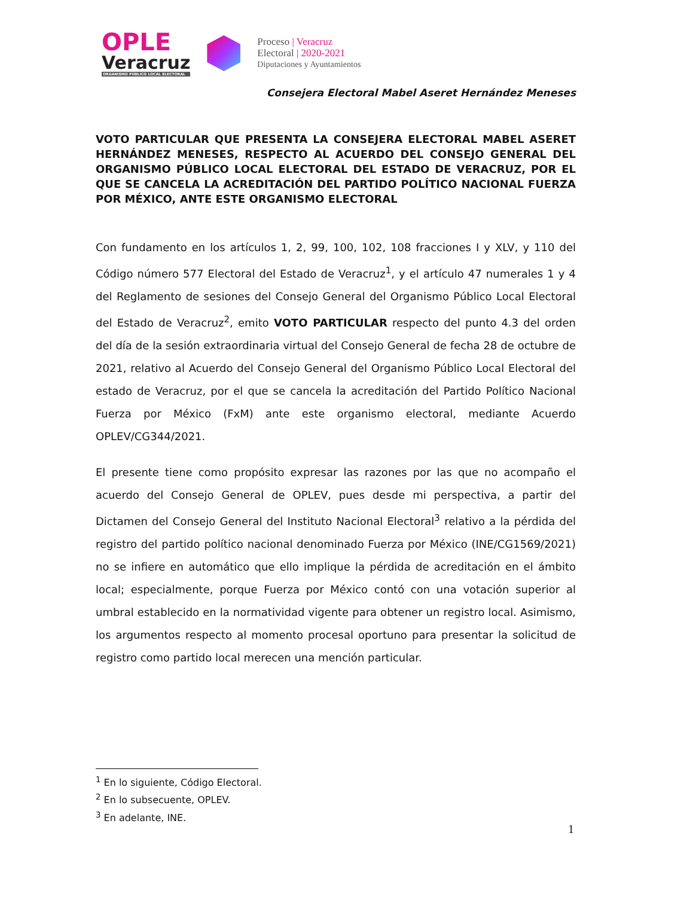OPLE
Veracruz
ORGANISMO PÚBLICO LOCAL ELECTORAL
Proceso | Veracruz
Electoral | 2020-2021
Diputaciones y Ayuntamientos
Consejera Electoral Mabel Aseret Hernández Meneses
VOTO PARTICULAR QUE PRESENTA LA CONSEJERA ELECTORAL MABEL ASERET HERNÁNDEZ MENESES, RESPECTO AL ACUERDO DEL CONSEJO GENERAL DEL ORGANISMO PÚBLICO LOCAL ELECTORAL DEL ESTADO DE VERACRUZ, POR EL QUE SE CANCELA LA ACREDITACIÓN DEL PARTIDO POLÍTICO NACIONAL FUERZA POR MÉXICO, ANTE ESTE ORGANISMO ELECTORAL
Con fundamento en los artículos 1, 2, 99, 100, 102, 108 fracciones I y XLV, y 110 del Código número 577 Electoral del Estado de Veracruz<sup>1</sup>, y el artículo 47 numerales 1 y 4 del Reglamento de sesiones del Consejo General del Organismo Público Local Electoral del Estado de Veracruz<sup>2</sup>, emito VOTO PARTICULAR respecto del punto 4.3 del orden del día de la sesión extraordinaria virtual del Consejo General de fecha 28 de octubre de 2021, relativo al Acuerdo del Consejo General del Organismo Público Local Electoral del estado de Veracruz, por el que se cancela la acreditación del Partido Político Nacional Fuerza por México (FxM) ante este organismo electoral, mediante Acuerdo OPLEV/CG344/2021.
El presente tiene como propósito expresar las razones por las que no acompaño el acuerdo del Consejo General de OPLEV, pues desde mi perspectiva, a partir del Dictamen del Consejo General del Instituto Nacional Electoral<sup>3</sup> relativo a la pérdida del registro del partido político nacional denominado Fuerza por México (INE/CG1569/2021) no se infiere en automático que ello implique la pérdida de acreditación en el ámbito local; especialmente, porque Fuerza por México contó con una votación superior al umbral establecido en la normatividad vigente para obtener un registro local. Asimismo, los argumentos respecto al momento procesal oportuno para presentar la solicitud de registro como partido local merecen una mención particular.
<sup>1</sup> En lo siguiente, Código Electoral.
<sup>2</sup> En lo subsecuente, OPLEV.
<sup>3</sup> En adelante, INE.
1